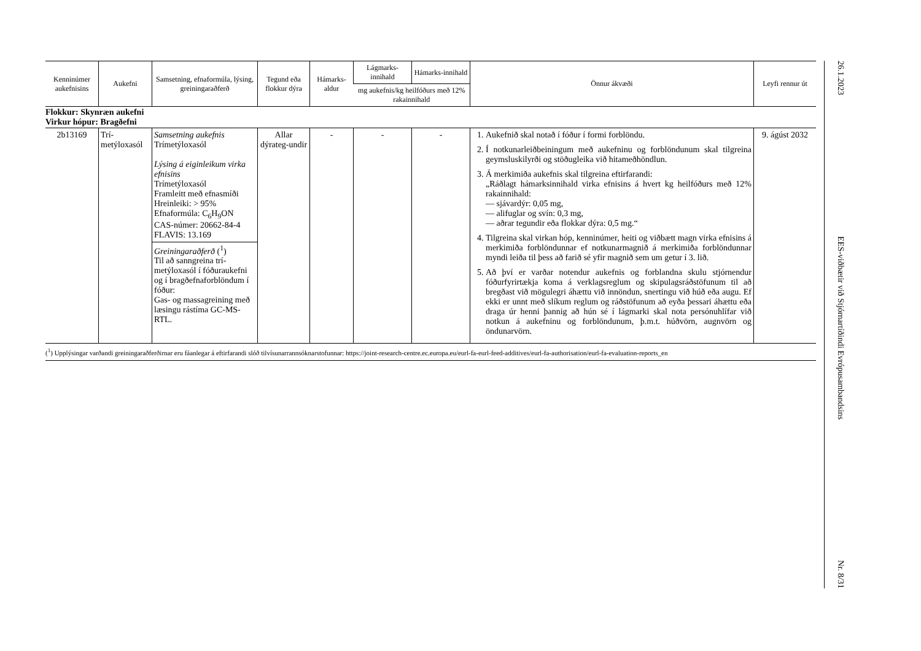| Kenninúmer aukefnisins | Aukefni | Samsetning, efnaformúla, lýsing, greiningaraðferð | Tegund eða flokkur dýra | Hámarks-aldur | Lágmarks-innihald | Hámarks-innihald | Önnur ákvæði | Leyfi rennur út |
| --- | --- | --- | --- | --- | --- | --- | --- | --- |
| | | | | | mg aukefnis/kg heilfóðurs með 12% rakainnihald | | | |
| Flokkur: Skynræn aukefni Virkur hópur: Bragðefni | | | | | | | | |
| 2b13169 | Trí-metýloxasól | Samsetning aukefnis Trímetýloxasól Lýsing á eiginleikum virka efnisins Trímetýloxasól Framleitt með efnasmíði Hreinleiki: > 95% Efnaformúla: C<sub>6</sub>H<sub>9</sub>ON CAS-númer: 20662-84-4 FLAVIS: 13.169 Greiningaraðferð (<sup>1</sup>) Til að sanngreina trí-metýloxasól í fóðuraukefni og í bragðefnaforblöndum í fóður: Gas- og massagreining með læsingu rástíma GC-MS-RTL. | Allar dýrateg-undir | - | - | - | 1. Aukefnið skal notað í fóður í formi forblöndu. 2. Í notkunarleiðbeiningum með aukefninu og forblöndunum skal tilgreina geymsluskilyrði og stöðugleika við hitameðhöndlun. 3. Á merkimiða aukefnis skal tilgreina eftirfarandi: „Ráðlagt hámarksinnihald virka efnisins á hvert kg heilfóðurs með 12% rakainnihald: — sjávardýr: 0,05 mg, — alifuglar og svín: 0,3 mg, — aðrar tegundir eða flokkar dýra: 0,5 mg.“ 4. Tilgreina skal virkan hóp, kenninúmer, heiti og viðbætt magn virka efnisins á merkimiða forblöndunnar ef notkunarmagnið á merkimiða forblöndunnar myndi leiða til þess að farið sé yfir magnið sem um getur í 3. lið. 5. Að því er varðar notendur aukefnis og forblandna skulu stjórnendur fóðurfyrirtækja koma á verklagsreglum og skipulagsráðstöfunum til að bregðast við mögulegri áhættu við innöndun, snertingu við húð eða augu. Ef ekki er unnt með slíkum reglum og ráðstöfunum að eyða þessari áhættu eða draga úr henni þannig að hún sé í lágmarki skal nota persónuhlífar við notkun á aukefninu og forblöndunum, þ.m.t. húðvörn, augnvörn og öndunarvörn. | 9. ágúst 2032 |
(<sup>1</sup>) Upplýsingar varðandi greiningaraðferðirnar eru fáanlegar á eftirfarandi slóð tilvísunarrannsóknarstofunnar: https://joint-research-centre.ec.europa.eu/eurl-fa-eurl-feed-additives/eurl-fa-authorisation/eurl-fa-evaluation-reports_en
26.1.2023
EES-viðbætir við Stjórnartíðindi Evrópusambandsins
Nr. 8/31